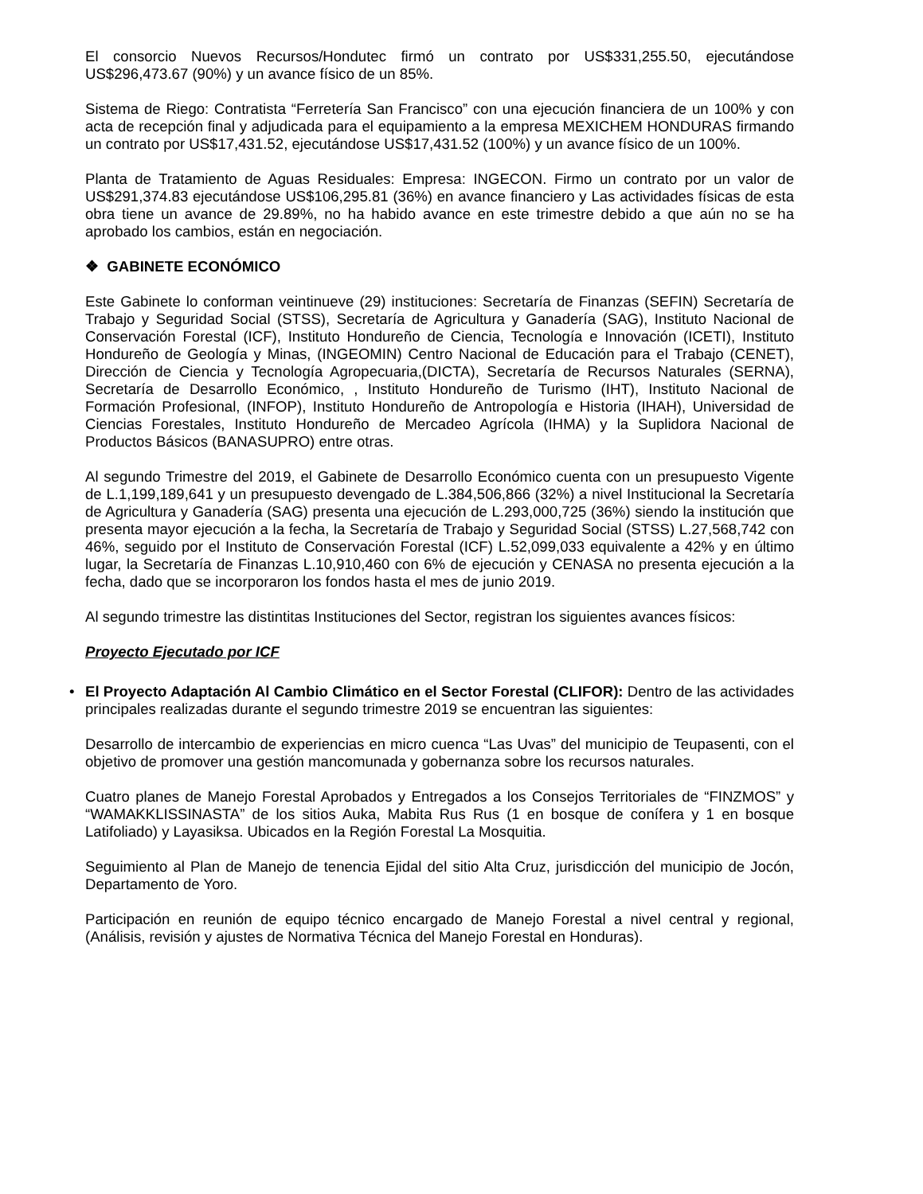El consorcio Nuevos Recursos/Hondutec firmó un contrato por US$331,255.50, ejecutándose US$296,473.67 (90%) y un avance físico de un 85%.
Sistema de Riego: Contratista “Ferretería San Francisco” con una ejecución financiera de un 100% y con acta de recepción final y adjudicada para el equipamiento a la empresa MEXICHEM HONDURAS firmando un contrato por US$17,431.52, ejecutándose US$17,431.52 (100%) y un avance físico de un 100%.
Planta de Tratamiento de Aguas Residuales: Empresa: INGECON. Firmo un contrato por un valor de US$291,374.83 ejecutándose US$106,295.81 (36%) en avance financiero y Las actividades físicas de esta obra tiene un avance de 29.89%, no ha habido avance en este trimestre debido a que aún no se ha aprobado los cambios, están en negociación.
❖ GABINETE ECONÓMICO
Este Gabinete lo conforman veintinueve (29) instituciones: Secretaría de Finanzas (SEFIN) Secretaría de Trabajo y Seguridad Social (STSS), Secretaría de Agricultura y Ganadería (SAG), Instituto Nacional de Conservación Forestal (ICF), Instituto Hondureño de Ciencia, Tecnología e Innovación (ICETI), Instituto Hondureño de Geología y Minas, (INGEOMIN) Centro Nacional de Educación para el Trabajo (CENET), Dirección de Ciencia y Tecnología Agropecuaria,(DICTA), Secretaría de Recursos Naturales (SERNA), Secretaría de Desarrollo Económico, , Instituto Hondureño de Turismo (IHT), Instituto Nacional de Formación Profesional, (INFOP), Instituto Hondureño de Antropología e Historia (IHAH), Universidad de Ciencias Forestales, Instituto Hondureño de Mercadeo Agrícola (IHMA) y la Suplidora Nacional de Productos Básicos (BANASUPRO) entre otras.
Al segundo Trimestre del 2019, el Gabinete de Desarrollo Económico cuenta con un presupuesto Vigente de L.1,199,189,641 y un presupuesto devengado de L.384,506,866 (32%) a nivel Institucional la Secretaría de Agricultura y Ganadería (SAG) presenta una ejecución de L.293,000,725 (36%) siendo la institución que presenta mayor ejecución a la fecha, la Secretaría de Trabajo y Seguridad Social (STSS) L.27,568,742 con 46%, seguido por el Instituto de Conservación Forestal (ICF) L.52,099,033 equivalente a 42% y en último lugar, la Secretaría de Finanzas L.10,910,460 con 6% de ejecución y CENASA no presenta ejecución a la fecha, dado que se incorporaron los fondos hasta el mes de junio 2019.
Al segundo trimestre las distintitas Instituciones del Sector, registran los siguientes avances físicos:
Proyecto Ejecutado por ICF
•
El Proyecto Adaptación Al Cambio Climático en el Sector Forestal (CLIFOR): Dentro de las actividades principales realizadas durante el segundo trimestre 2019 se encuentran las siguientes:
Desarrollo de intercambio de experiencias en micro cuenca “Las Uvas” del municipio de Teupasenti, con el objetivo de promover una gestión mancomunada y gobernanza sobre los recursos naturales.
Cuatro planes de Manejo Forestal Aprobados y Entregados a los Consejos Territoriales de “FINZMOS” y “WAMAKKLISSINASTA” de los sitios Auka, Mabita Rus Rus (1 en bosque de conífera y 1 en bosque Latifoliado) y Layasiksa. Ubicados en la Región Forestal La Mosquitia.
Seguimiento al Plan de Manejo de tenencia Ejidal del sitio Alta Cruz, jurisdicción del municipio de Jocón, Departamento de Yoro.
Participación en reunión de equipo técnico encargado de Manejo Forestal a nivel central y regional, (Análisis, revisión y ajustes de Normativa Técnica del Manejo Forestal en Honduras).